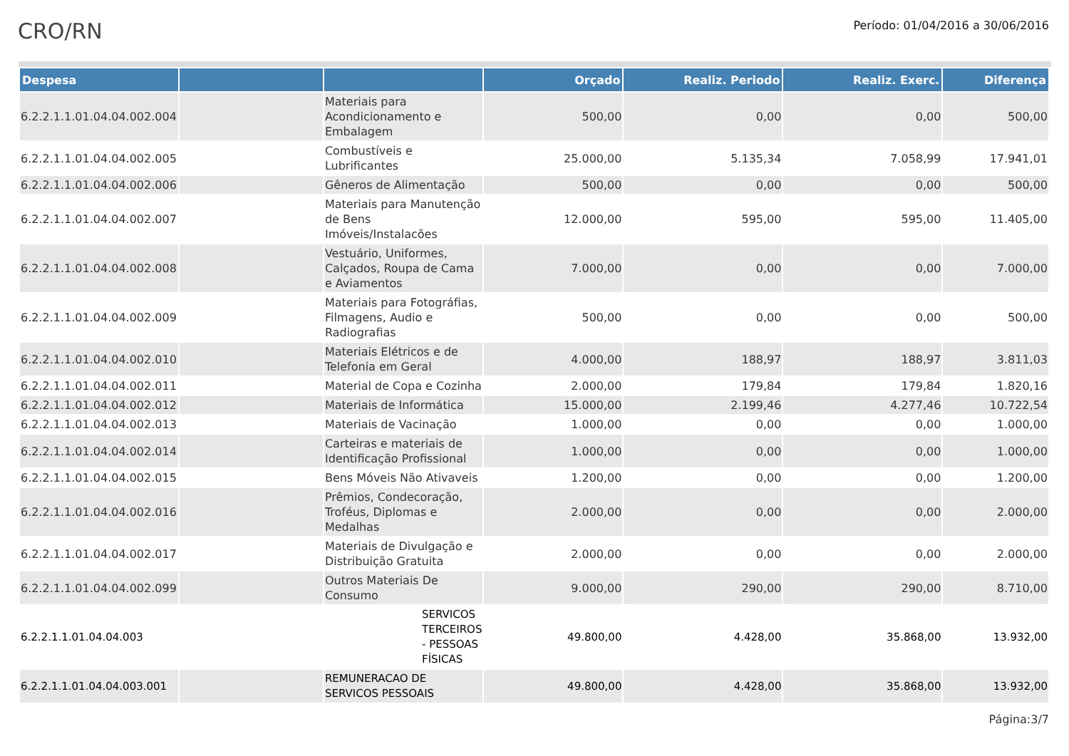CRO/RN
Período: 01/04/2016 a 30/06/2016
| Despesa | | | Orçado | Realiz. Periodo | Realiz. Exerc. | Diferença |
| --- | --- | --- | --- | --- | --- | --- |
| 6.2.2.1.1.01.04.04.002.004 | | Materiais para Acondicionamento e Embalagem | 500,00 | 0,00 | 0,00 | 500,00 |
| 6.2.2.1.1.01.04.04.002.005 | | Combustíveis e Lubrificantes | 25.000,00 | 5.135,34 | 7.058,99 | 17.941,01 |
| 6.2.2.1.1.01.04.04.002.006 | | Gêneros de Alimentação | 500,00 | 0,00 | 0,00 | 500,00 |
| 6.2.2.1.1.01.04.04.002.007 | | Materiais para Manutenção de Bens Imóveis/Instalacões | 12.000,00 | 595,00 | 595,00 | 11.405,00 |
| 6.2.2.1.1.01.04.04.002.008 | | Vestuário, Uniformes, Calçados, Roupa de Cama e Aviamentos | 7.000,00 | 0,00 | 0,00 | 7.000,00 |
| 6.2.2.1.1.01.04.04.002.009 | | Materiais para Fotográfias, Filmagens, Audio e Radiografias | 500,00 | 0,00 | 0,00 | 500,00 |
| 6.2.2.1.1.01.04.04.002.010 | | Materiais Elétricos e de Telefonia em Geral | 4.000,00 | 188,97 | 188,97 | 3.811,03 |
| 6.2.2.1.1.01.04.04.002.011 | | Material de Copa e Cozinha | 2.000,00 | 179,84 | 179,84 | 1.820,16 |
| 6.2.2.1.1.01.04.04.002.012 | | Materiais de Informática | 15.000,00 | 2.199,46 | 4.277,46 | 10.722,54 |
| 6.2.2.1.1.01.04.04.002.013 | | Materiais de Vacinação | 1.000,00 | 0,00 | 0,00 | 1.000,00 |
| 6.2.2.1.1.01.04.04.002.014 | | Carteiras e materiais de Identificação Profissional | 1.000,00 | 0,00 | 0,00 | 1.000,00 |
| 6.2.2.1.1.01.04.04.002.015 | | Bens Móveis Não Ativaveis | 1.200,00 | 0,00 | 0,00 | 1.200,00 |
| 6.2.2.1.1.01.04.04.002.016 | | Prêmios, Condecoração, Troféus, Diplomas e Medalhas | 2.000,00 | 0,00 | 0,00 | 2.000,00 |
| 6.2.2.1.1.01.04.04.002.017 | | Materiais de Divulgação e Distribuição Gratuita | 2.000,00 | 0,00 | 0,00 | 2.000,00 |
| 6.2.2.1.1.01.04.04.002.099 | | Outros Materiais De Consumo | 9.000,00 | 290,00 | 290,00 | 8.710,00 |
| 6.2.2.1.1.01.04.04.003 | SERVICOS TERCEIROS - PESSOAS FÍSICAS | | 49.800,00 | 4.428,00 | 35.868,00 | 13.932,00 |
| 6.2.2.1.1.01.04.04.003.001 | | REMUNERACAO DE SERVICOS PESSOAIS | 49.800,00 | 4.428,00 | 35.868,00 | 13.932,00 |
Página:3/7